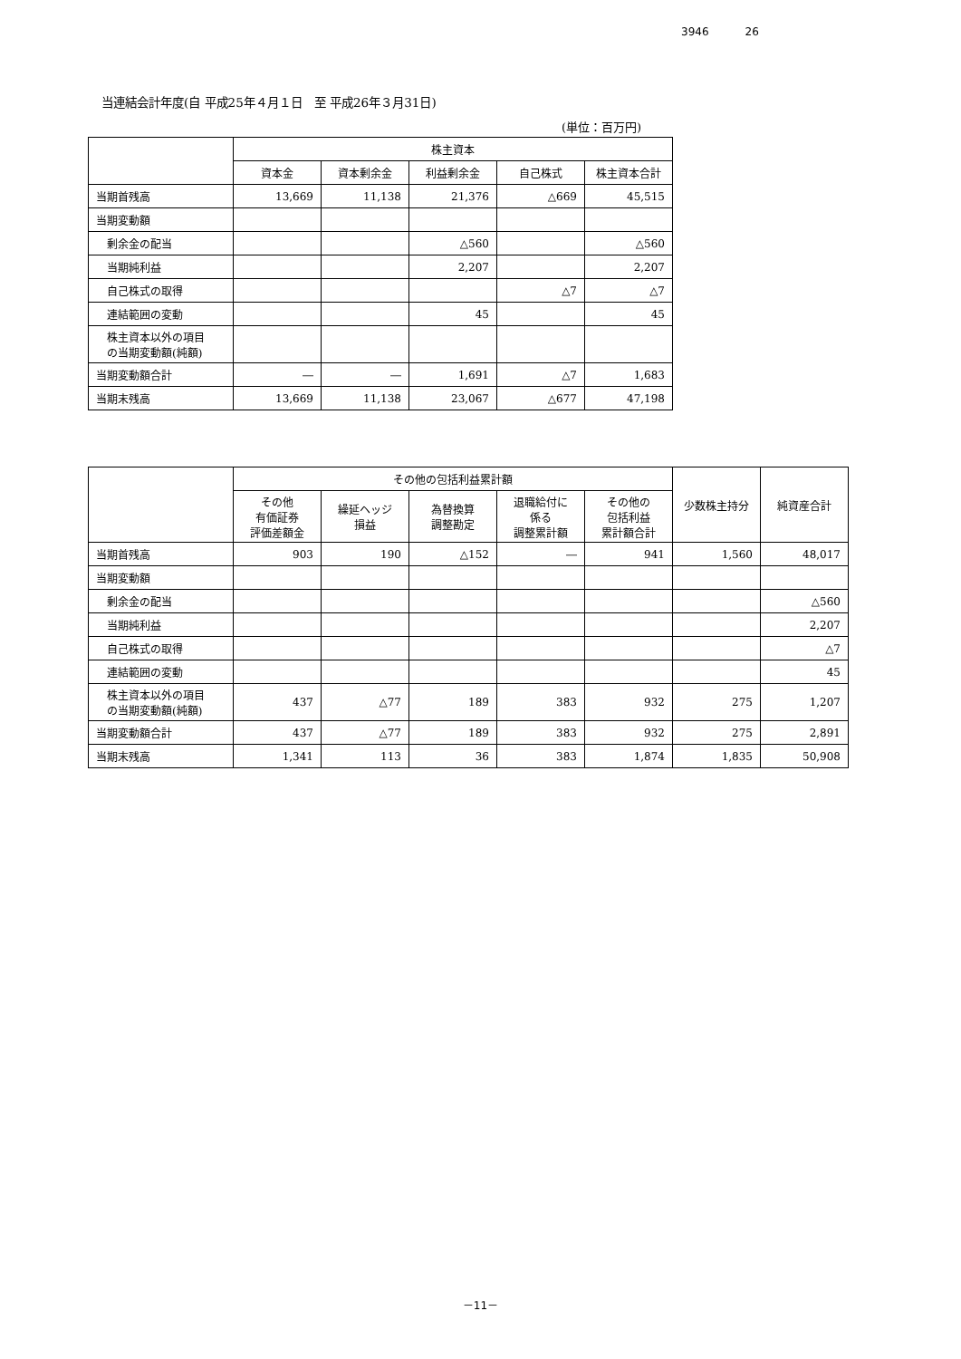3946 26
当連結会計年度(自 平成25年４月１日　至 平成26年３月31日)
(単位：百万円)
| | 株主資本 | | | | |
| --- | --- | --- | --- | --- | --- |
| | 資本金 | 資本剰余金 | 利益剰余金 | 自己株式 | 株主資本合計 |
| 当期首残高 | 13,669 | 11,138 | 21,376 | △669 | 45,515 |
| 当期変動額 | | | | | |
| 剰余金の配当 | | | △560 | | △560 |
| 当期純利益 | | | 2,207 | | 2,207 |
| 自己株式の取得 | | | | △7 | △7 |
| 連結範囲の変動 | | | 45 | | 45 |
| 株主資本以外の項目 の当期変動額(純額) | | | | | |
| 当期変動額合計 | ― | ― | 1,691 | △7 | 1,683 |
| 当期末残高 | 13,669 | 11,138 | 23,067 | △677 | 47,198 |
| | その他の包括利益累計額 | | | | | 少数株主持分 | 純資産合計 |
| --- | --- | --- | --- | --- | --- | --- | --- |
| | その他 有価証券 評価差額金 | 繰延ヘッジ 損益 | 為替換算 調整勘定 | 退職給付に 係る 調整累計額 | その他の 包括利益 累計額合計 | | |
| 当期首残高 | 903 | 190 | △152 | ― | 941 | 1,560 | 48,017 |
| 当期変動額 | | | | | | | |
| 剰余金の配当 | | | | | | | △560 |
| 当期純利益 | | | | | | | 2,207 |
| 自己株式の取得 | | | | | | | △7 |
| 連結範囲の変動 | | | | | | | 45 |
| 株主資本以外の項目 の当期変動額(純額) | 437 | △77 | 189 | 383 | 932 | 275 | 1,207 |
| 当期変動額合計 | 437 | △77 | 189 | 383 | 932 | 275 | 2,891 |
| 当期末残高 | 1,341 | 113 | 36 | 383 | 1,874 | 1,835 | 50,908 |
－11－